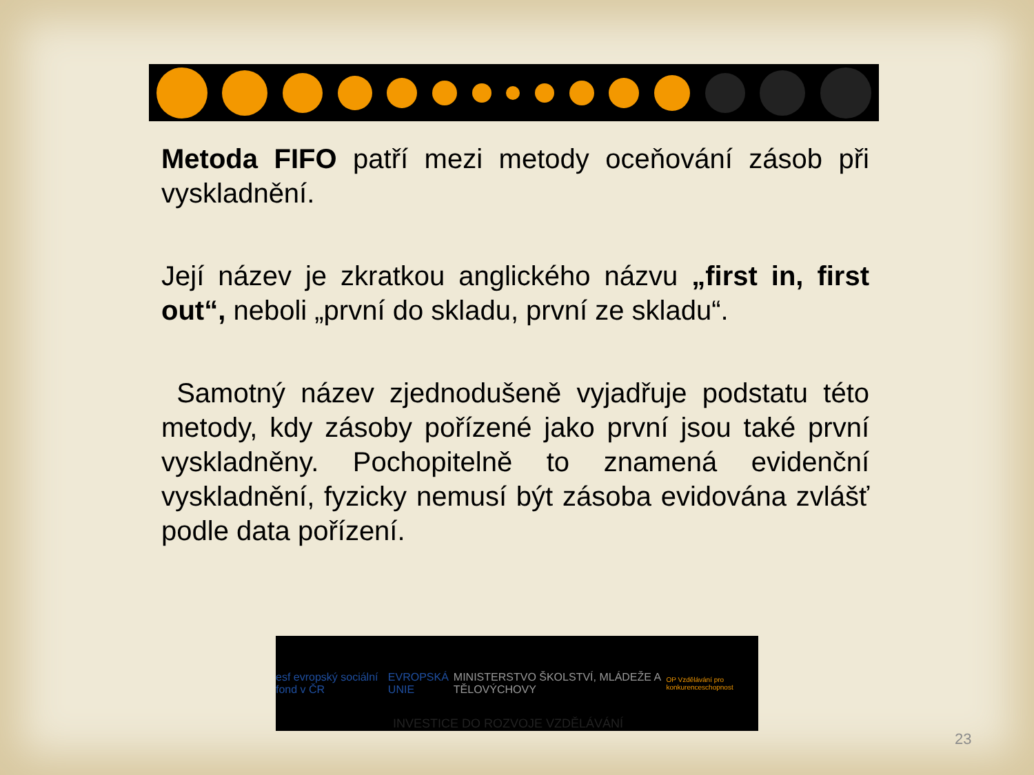Metoda FIFO patří mezi metody oceňování zásob při vyskladnění.
Její název je zkratkou anglického názvu „first in, first out“, neboli „první do skladu, první ze skladu“.
Samotný název zjednodušeně vyjadřuje podstatu této metody, kdy zásoby pořízené jako první jsou také první vyskladněny. Pochopitelně to znamená evidenční vyskladnění, fyzicky nemusí být zásoba evidována zvlášť podle data pořízení.
esf evropský sociální fond v ČR EVROPSKÁ UNIE MINISTERSTVO ŠKOLSTVÍ, MLÁDEŽE A TĚLOVÝCHOVY OP Vzdělávání pro konkurenceschopnost
INVESTICE DO ROZVOJE VZDĚLÁVÁNÍ
23